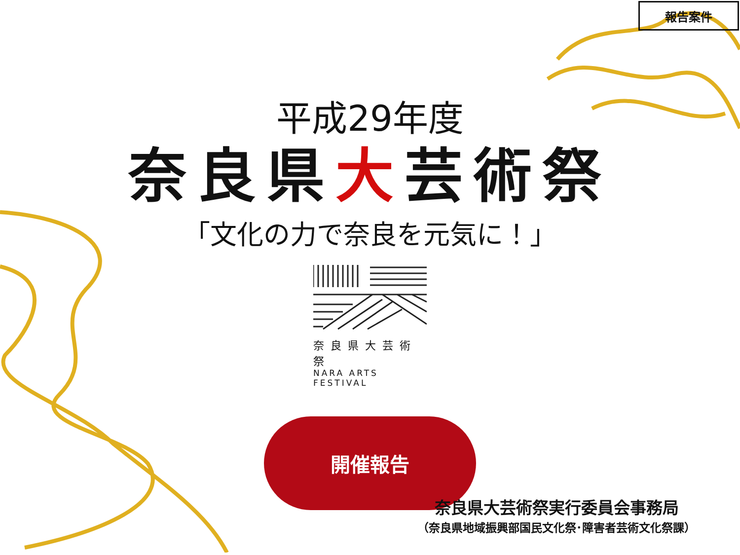報告案件
平成29年度
奈良県大芸術祭
「文化の力で奈良を元気に！」
奈良県大芸術祭
NARA ARTS FESTIVAL
開催報告
奈良県大芸術祭実行委員会事務局
（奈良県地域振興部国民文化祭･障害者芸術文化祭課）